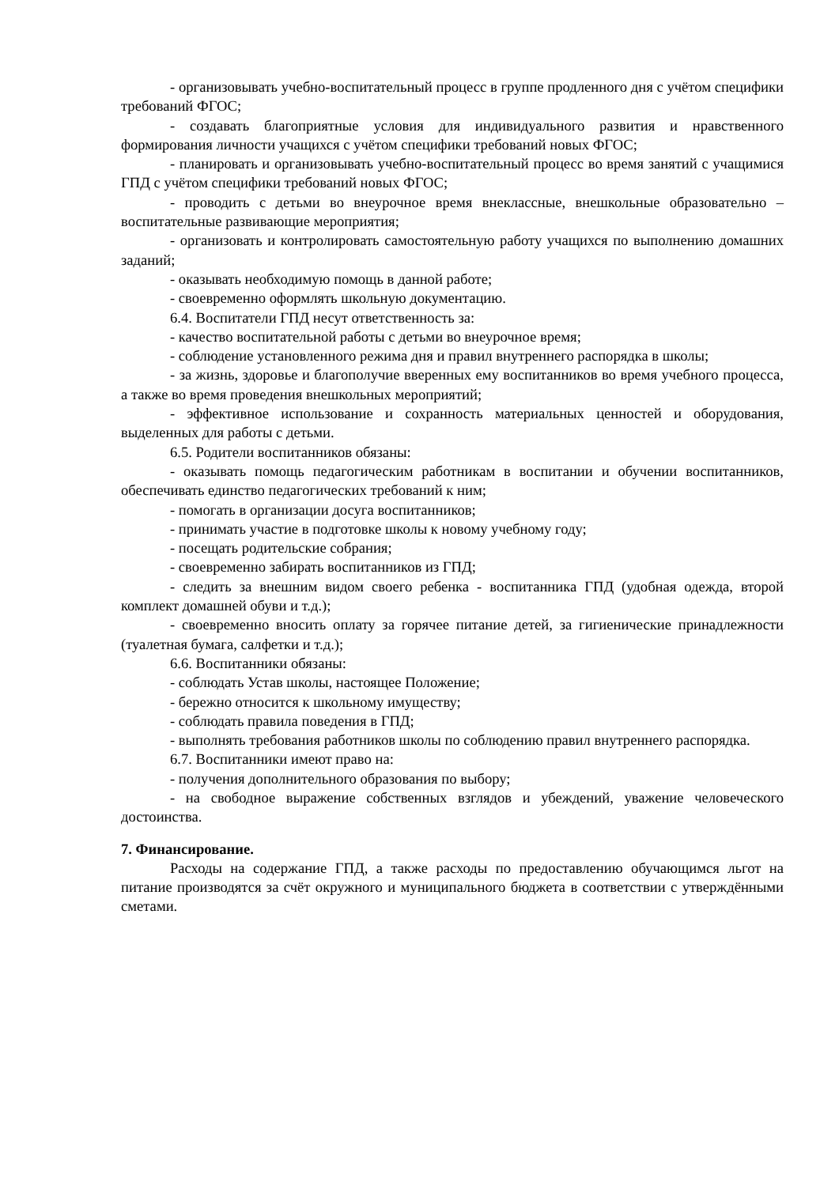- организовывать учебно-воспитательный процесс в группе продленного дня с учётом специфики требований ФГОС;
- создавать благоприятные условия для индивидуального развития и нравственного формирования личности учащихся с учётом специфики требований новых ФГОС;
- планировать и организовывать учебно-воспитательный процесс во время занятий с учащимися ГПД с учётом специфики требований новых ФГОС;
- проводить с детьми во внеурочное время внеклассные, внешкольные образовательно – воспитательные развивающие мероприятия;
- организовать и контролировать самостоятельную работу учащихся по выполнению домашних заданий;
- оказывать необходимую помощь в данной работе;
- своевременно оформлять школьную документацию.
6.4. Воспитатели ГПД несут ответственность за:
- качество воспитательной работы с детьми во внеурочное время;
- соблюдение установленного режима дня и правил внутреннего распорядка в школы;
- за жизнь, здоровье и благополучие вверенных ему воспитанников во время учебного процесса, а также во время проведения внешкольных мероприятий;
- эффективное использование и сохранность материальных ценностей и оборудования, выделенных для работы с детьми.
6.5. Родители воспитанников обязаны:
- оказывать помощь педагогическим работникам в воспитании и обучении воспитанников, обеспечивать единство педагогических требований к ним;
- помогать в организации досуга воспитанников;
- принимать участие в подготовке школы к новому учебному году;
- посещать родительские собрания;
- своевременно забирать воспитанников из ГПД;
- следить за внешним видом своего ребенка - воспитанника ГПД (удобная одежда, второй комплект домашней обуви и т.д.);
- своевременно вносить оплату за горячее питание детей, за гигиенические принадлежности (туалетная бумага, салфетки и т.д.);
6.6. Воспитанники обязаны:
- соблюдать Устав школы, настоящее Положение;
- бережно относится к школьному имуществу;
- соблюдать правила поведения в ГПД;
- выполнять требования работников школы по соблюдению правил внутреннего распорядка.
6.7. Воспитанники имеют право на:
- получения дополнительного образования по выбору;
- на свободное выражение собственных взглядов и убеждений, уважение человеческого достоинства.
7. Финансирование.
Расходы на содержание ГПД, а также расходы по предоставлению обучающимся льгот на питание производятся за счёт окружного и муниципального бюджета в соответствии с утверждёнными сметами.